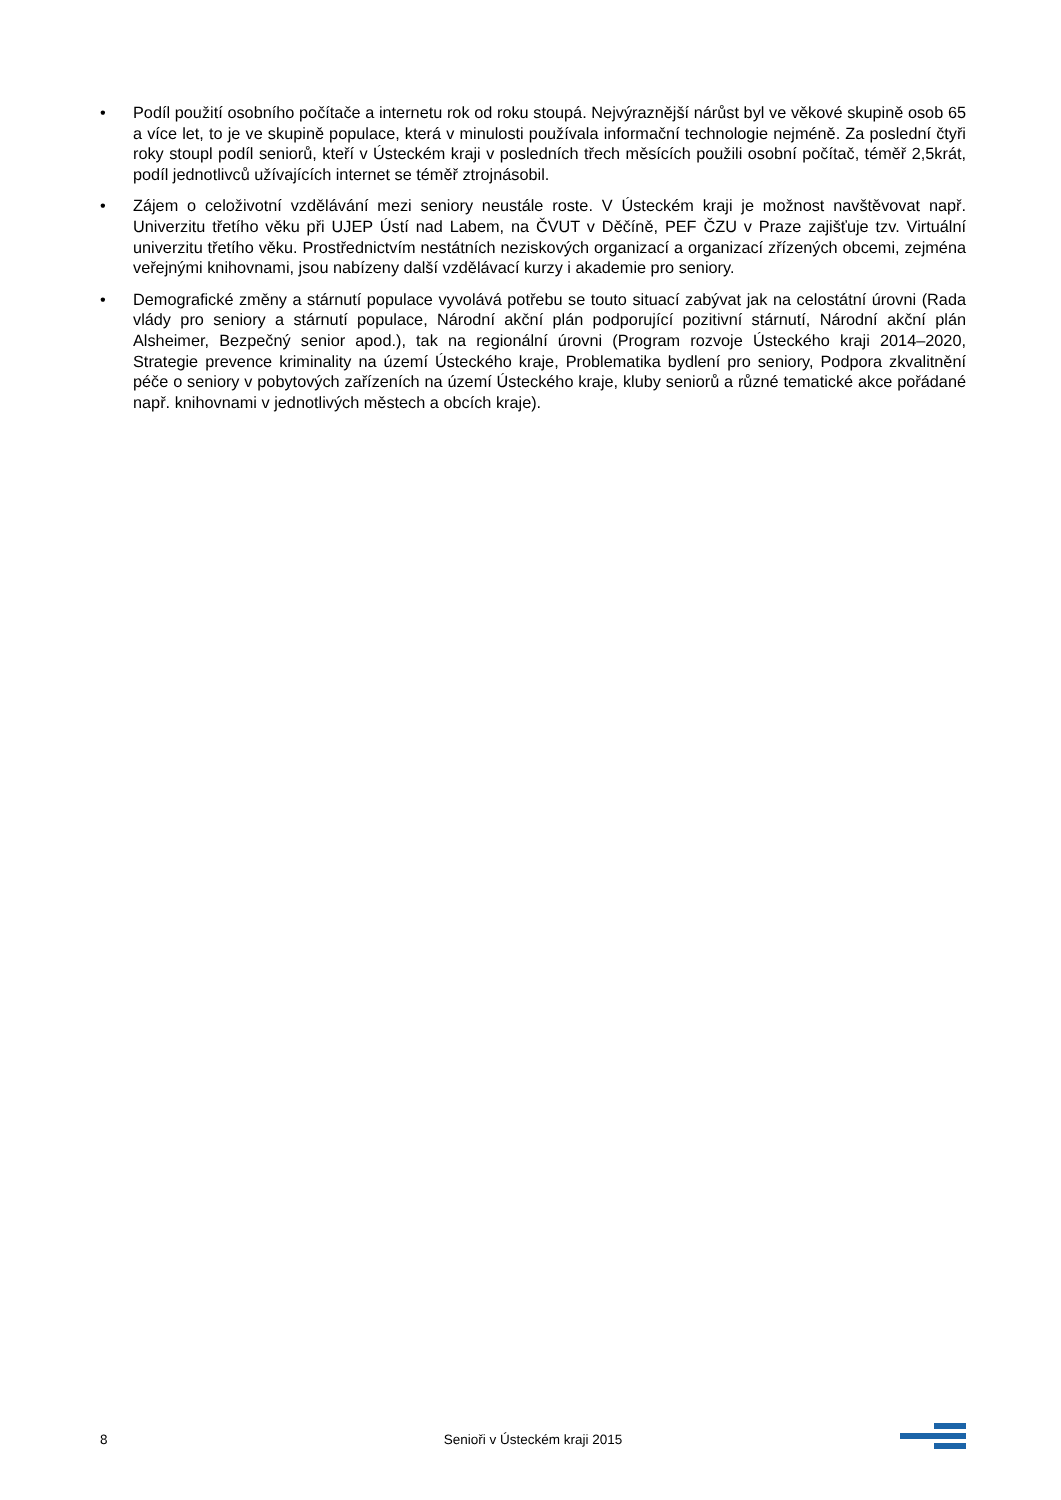• Podíl použití osobního počítače a internetu rok od roku stoupá. Nejvýraznější nárůst byl ve věkové skupině osob 65 a více let, to je ve skupině populace, která v minulosti používala informační technologie nejméně. Za poslední čtyři roky stoupl podíl seniorů, kteří v Ústeckém kraji v posledních třech měsících použili osobní počítač, téměř 2,5krát, podíl jednotlivců užívajících internet se téměř ztrojnásobil.
• Zájem o celoživotní vzdělávání mezi seniory neustále roste. V Ústeckém kraji je možnost navštěvovat např. Univerzitu třetího věku při UJEP Ústí nad Labem, na ČVUT v Děčíně, PEF ČZU v Praze zajišťuje tzv. Virtuální univerzitu třetího věku. Prostřednictvím nestátních neziskových organizací a organizací zřízených obcemi, zejména veřejnými knihovnami, jsou nabízeny další vzdělávací kurzy i akademie pro seniory.
• Demografické změny a stárnutí populace vyvolává potřebu se touto situací zabývat jak na celostátní úrovni (Rada vlády pro seniory a stárnutí populace, Národní akční plán podporující pozitivní stárnutí, Národní akční plán Alsheimer, Bezpečný senior apod.), tak na regionální úrovni (Program rozvoje Ústeckého kraji 2014–2020, Strategie prevence kriminality na území Ústeckého kraje, Problematika bydlení pro seniory, Podpora zkvalitnění péče o seniory v pobytových zařízeních na území Ústeckého kraje, kluby seniorů a různé tematické akce pořádané např. knihovnami v jednotlivých městech a obcích kraje).
8 Senioři v Ústeckém kraji 2015